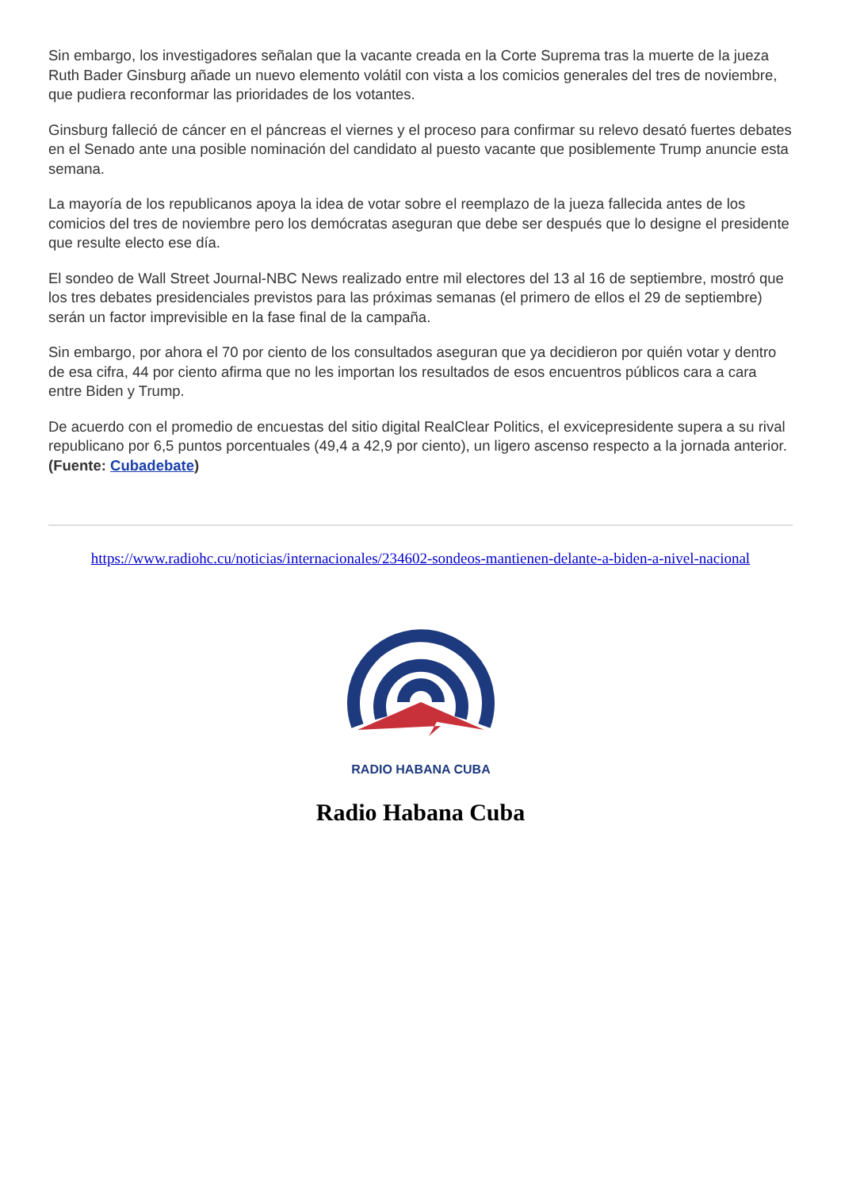Sin embargo, los investigadores señalan que la vacante creada en la Corte Suprema tras la muerte de la jueza Ruth Bader Ginsburg añade un nuevo elemento volátil con vista a los comicios generales del tres de noviembre, que pudiera reconformar las prioridades de los votantes.
Ginsburg falleció de cáncer en el páncreas el viernes y el proceso para confirmar su relevo desató fuertes debates en el Senado ante una posible nominación del candidato al puesto vacante que posiblemente Trump anuncie esta semana.
La mayoría de los republicanos apoya la idea de votar sobre el reemplazo de la jueza fallecida antes de los comicios del tres de noviembre pero los demócratas aseguran que debe ser después que lo designe el presidente que resulte electo ese día.
El sondeo de Wall Street Journal-NBC News realizado entre mil electores del 13 al 16 de septiembre, mostró que los tres debates presidenciales previstos para las próximas semanas (el primero de ellos el 29 de septiembre) serán un factor imprevisible en la fase final de la campaña.
Sin embargo, por ahora el 70 por ciento de los consultados aseguran que ya decidieron por quién votar y dentro de esa cifra, 44 por ciento afirma que no les importan los resultados de esos encuentros públicos cara a cara entre Biden y Trump.
De acuerdo con el promedio de encuestas del sitio digital RealClear Politics, el exvicepresidente supera a su rival republicano por 6,5 puntos porcentuales (49,4 a 42,9 por ciento), un ligero ascenso respecto a la jornada anterior. (Fuente: Cubadebate)
https://www.radiohc.cu/noticias/internacionales/234602-sondeos-mantienen-delante-a-biden-a-nivel-nacional
RADIO HABANA CUBA
Radio Habana Cuba